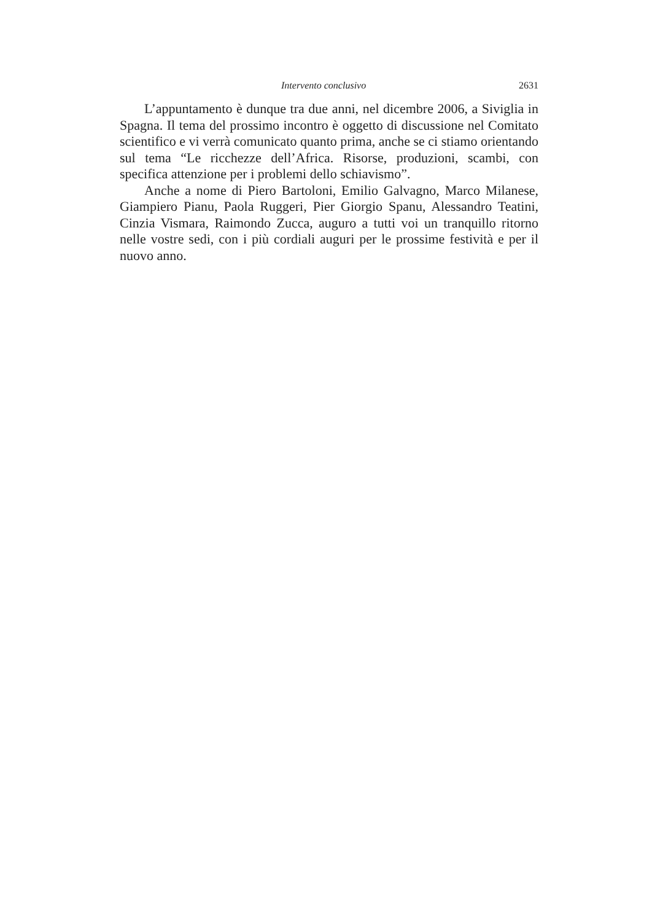Intervento conclusivo 2631
L’appuntamento è dunque tra due anni, nel dicembre 2006, a Siviglia in Spagna. Il tema del prossimo incontro è oggetto di discussione nel Comitato scientifico e vi verrà comunicato quanto prima, anche se ci stiamo orientando sul tema “Le ricchezze dell’Africa. Risorse, produzioni, scambi, con specifica attenzione per i problemi dello schiavismo”.
Anche a nome di Piero Bartoloni, Emilio Galvagno, Marco Milanese, Giampiero Pianu, Paola Ruggeri, Pier Giorgio Spanu, Alessandro Teatini, Cinzia Vismara, Raimondo Zucca, auguro a tutti voi un tranquillo ritorno nelle vostre sedi, con i più cordiali auguri per le prossime festività e per il nuovo anno.